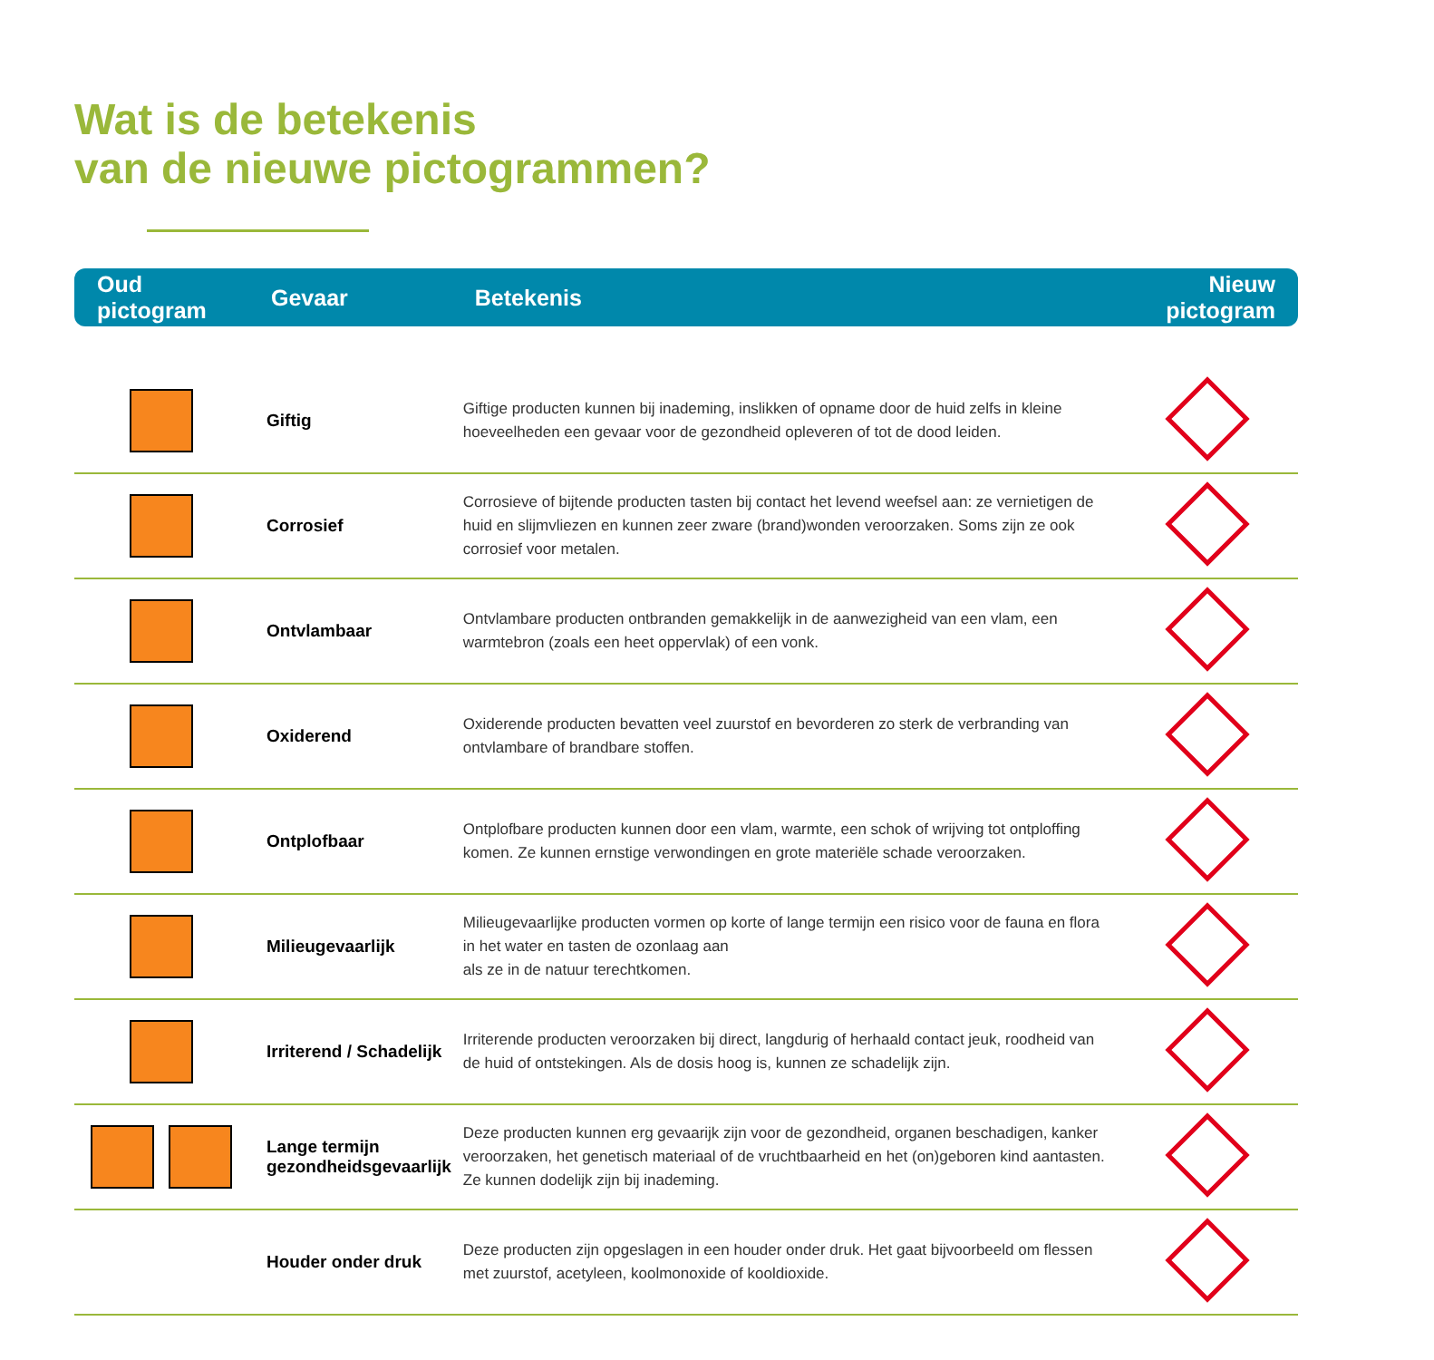Wat is de betekenis
van de nieuwe pictogrammen?
| Oud pictogram | Gevaar | Betekenis | Nieuw pictogram |
| --- | --- | --- | --- |
| | Giftig | Giftige producten kunnen bij inademing, inslikken of opname door de huid zelfs in kleine hoeveelheden een gevaar voor de gezondheid opleveren of tot de dood leiden. | |
| | Corrosief | Corrosieve of bijtende producten tasten bij contact het levend weefsel aan: ze vernietigen de huid en slijmvliezen en kunnen zeer zware (brand)wonden veroorzaken. Soms zijn ze ook corrosief voor metalen. | |
| | Ontvlambaar | Ontvlambare producten ontbranden gemakkelijk in de aanwezigheid van een vlam, een warmtebron (zoals een heet oppervlak) of een vonk. | |
| | Oxiderend | Oxiderende producten bevatten veel zuurstof en bevorderen zo sterk de verbranding van ontvlambare of brandbare stoffen. | |
| | Ontplofbaar | Ontplofbare producten kunnen door een vlam, warmte, een schok of wrijving tot ontploffing komen. Ze kunnen ernstige verwondingen en grote materiële schade veroorzaken. | |
| | Milieugevaarlijk | Milieugevaarlijke producten vormen op korte of lange termijn een risico voor de fauna en flora in het water en tasten de ozonlaag aan als ze in de natuur terechtkomen. | |
| | Irriterend / Schadelijk | Irriterende producten veroorzaken bij direct, langdurig of herhaald contact jeuk, roodheid van de huid of ontstekingen. Als de dosis hoog is, kunnen ze schadelijk zijn. | |
| | Lange termijn gezondheidsgevaarlijk | Deze producten kunnen erg gevaarijk zijn voor de gezondheid, organen beschadigen, kanker veroorzaken, het genetisch materiaal of de vruchtbaarheid en het (on)geboren kind aantasten. Ze kunnen dodelijk zijn bij inademing. | |
| | Houder onder druk | Deze producten zijn opgeslagen in een houder onder druk. Het gaat bijvoorbeeld om flessen met zuurstof, acetyleen, koolmonoxide of kooldioxide. | |